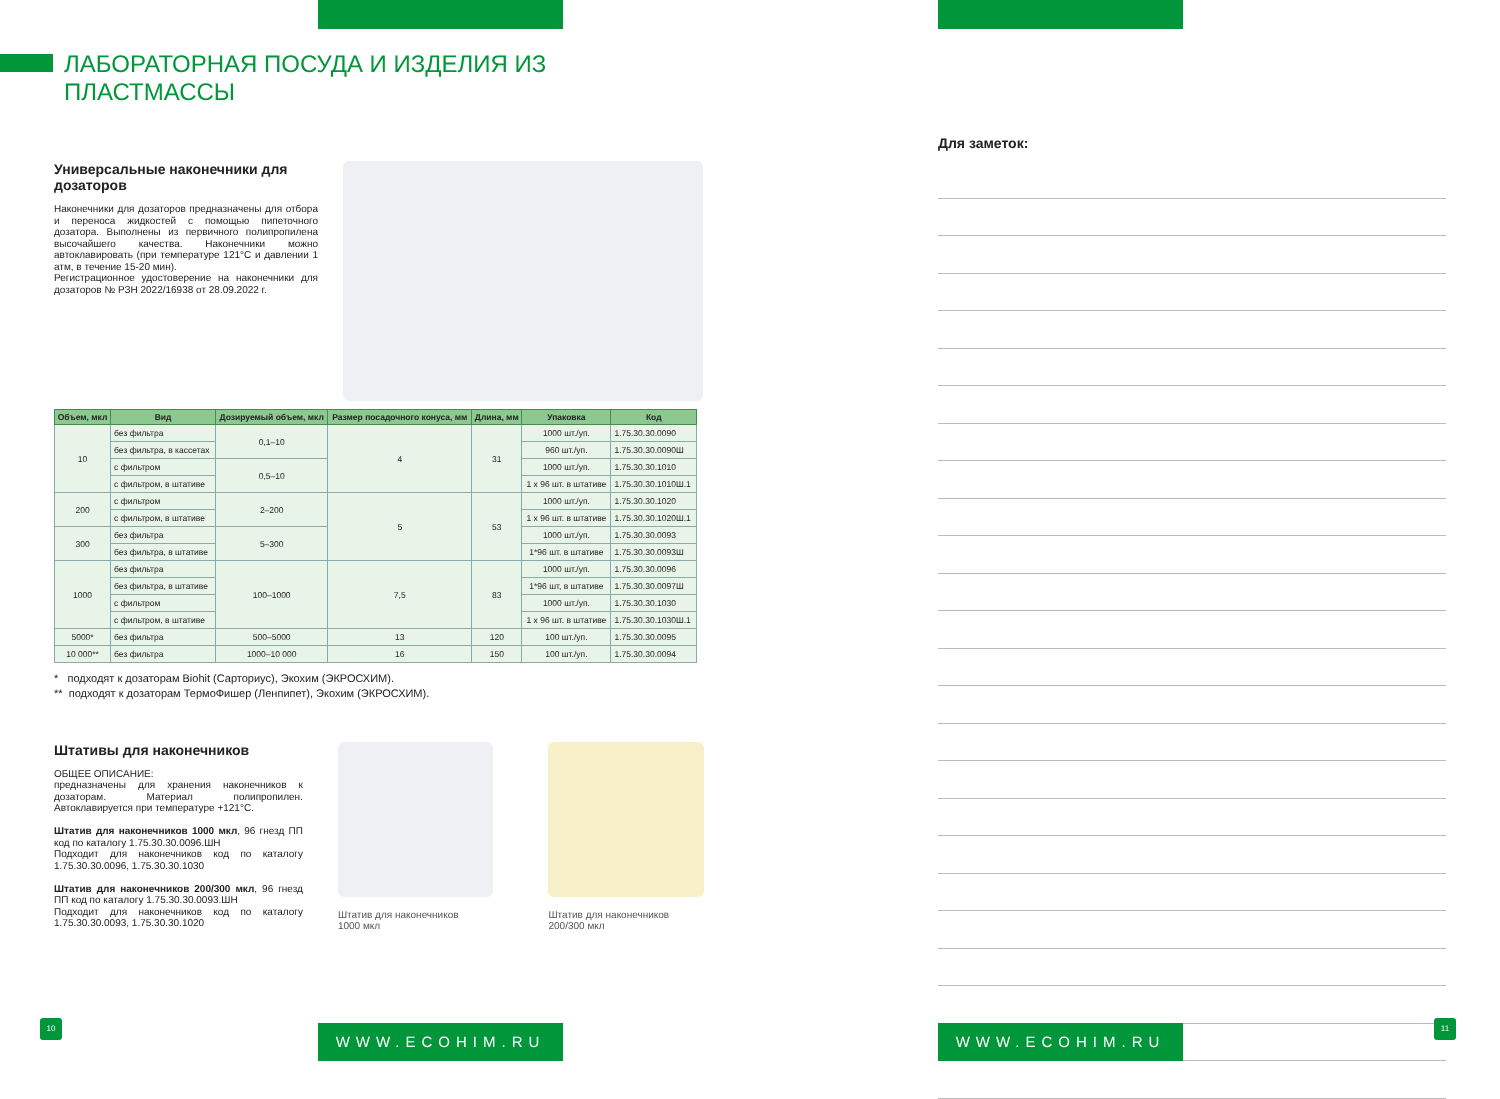ЛАБОРАТОРНАЯ ПОСУДА И ИЗДЕЛИЯ ИЗ ПЛАСТМАССЫ
Универсальные наконечники для дозаторов
Наконечники для дозаторов предназначены для отбора и переноса жидкостей с помощью пипеточного дозатора. Выполнены из первичного полипропилена высочайшего качества. Наконечники можно автоклавировать (при температуре 121°С и давлении 1 атм, в течение 15-20 мин).
Регистрационное удостоверение на наконечники для дозаторов № РЗН 2022/16938 от 28.09.2022 г.
| Объем, мкл | Вид | Дозируемый объем, мкл | Размер посадочного конуса, мм | Длина, мм | Упаковка | Код |
| --- | --- | --- | --- | --- | --- | --- |
| 10 | без фильтра | 0,1–10 | 4 | 31 | 1000 шт./уп. | 1.75.30.30.0090 |
| | без фильтра, в кассетах | | | | 960 шт./уп. | 1.75.30.30.0090Ш |
| | с фильтром | 0,5–10 | | | 1000 шт./уп. | 1.75.30.30.1010 |
| | с фильтром, в штативе | | | | 1 х 96 шт. в штативе | 1.75.30.30.1010Ш.1 |
| 200 | с фильтром | 2–200 | 5 | 53 | 1000 шт./уп. | 1.75.30.30.1020 |
| | с фильтром, в штативе | | | | 1 х 96 шт. в штативе | 1.75.30.30.1020Ш.1 |
| 300 | без фильтра | 5–300 | | | 1000 шт./уп. | 1.75.30.30.0093 |
| | без фильтра, в штативе | | | | 1*96 шт. в штативе | 1.75.30.30.0093Ш |
| 1000 | без фильтра | 100–1000 | 7,5 | 83 | 1000 шт./уп. | 1.75.30.30.0096 |
| | без фильтра, в штативе | | | | 1*96 шт, в штативе | 1.75.30.30.0097Ш |
| | с фильтром | | | | 1000 шт./уп. | 1.75.30.30.1030 |
| | с фильтром, в штативе | | | | 1 х 96 шт. в штативе | 1.75.30.30.1030Ш.1 |
| 5000* | без фильтра | 500–5000 | 13 | 120 | 100 шт./уп. | 1.75.30.30.0095 |
| 10 000** | без фильтра | 1000–10 000 | 16 | 150 | 100 шт./уп. | 1.75.30.30.0094 |
* подходят к дозаторам Biohit (Сарториус), Экохим (ЭКРОСХИМ).
** подходят к дозаторам ТермоФишер (Ленпипет), Экохим (ЭКРОСХИМ).
Штативы для наконечников
ОБЩЕЕ ОПИСАНИЕ:
предназначены для хранения наконечников к дозаторам. Материал полипропилен. Автоклавируется при температуре +121°С.
Штатив для наконечников 1000 мкл, 96 гнезд ПП код по каталогу 1.75.30.30.0096.ШН
Подходит для наконечников код по каталогу 1.75.30.30.0096, 1.75.30.30.1030
Штатив для наконечников 200/300 мкл, 96 гнезд ПП код по каталогу 1.75.30.30.0093.ШН
Подходит для наконечников код по каталогу 1.75.30.30.0093, 1.75.30.30.1020
Штатив для наконечников
1000 мкл
Штатив для наконечников
200/300 мкл
Для заметок:
10
WWW.ECOHIM.RU WWW.ECOHIM.RU
11